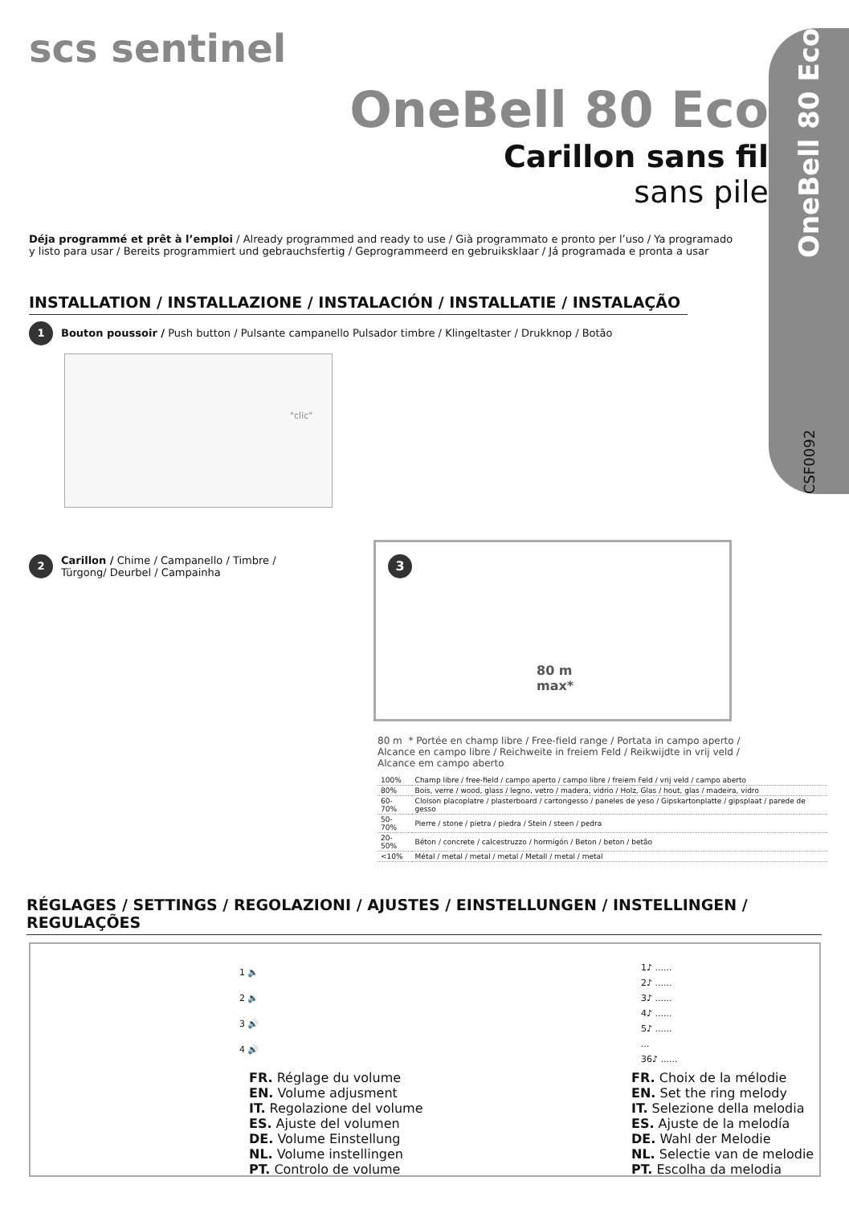scs sentinel
OneBell 80 Eco
Carillon sans fil
sans pile
CSF0092 OneBell 80 Eco
Déja programmé et prêt à l’emploi / Already programmed and ready to use / Già programmato e pronto per l’uso / Ya programado y listo para usar / Bereits programmiert und gebrauchsfertig / Geprogrammeerd en gebruiksklaar / Já programada e pronta a usar
INSTALLATION / INSTALLAZIONE / INSTALACIÓN / INSTALLATIE / INSTALAÇÃO
1 Bouton poussoir / Push button / Pulsante campanello Pulsador timbre / Klingeltaster / Drukknop / Botão
"clic"
2
Carillon / Chime / Campanello / Timbre /
Türgong/ Deurbel / Campainha
3
80 m
max*
80 m * Portée en champ libre / Free-field range / Portata in campo aperto /
Alcance en campo libre / Reichweite in freiem Feld / Reikwijdte in vrij veld /
Alcance em campo aberto
| 100% | Champ libre / free-field / campo aperto / campo libre / freiem Feld / vrij veld / campo aberto |
| 80% | Bois, verre / wood, glass / legno, vetro / madera, vidrio / Holz, Glas / hout, glas / madeira, vidro |
| 60-70% | Cloison placoplatre / plasterboard / cartongesso / paneles de yeso / Gipskartonplatte / gipsplaat / parede de gesso |
| 50-70% | Pierre / stone / pietra / piedra / Stein / steen / pedra |
| 20-50% | Béton / concrete / calcestruzzo / hormigón / Beton / beton / betão |
| <10% | Métal / metal / metal / metal / Metall / metal / metal |
RÉGLAGES / SETTINGS / REGOLAZIONI / AJUSTES / EINSTELLUNGEN / INSTELLINGEN / REGULAÇÕES
1 🔈
2 🔉
3 🔊
4 🔊
FR. Réglage du volume
EN. Volume adjusment
IT. Regolazione del volume
ES. Ajuste del volumen
DE. Volume Einstellung
NL. Volume instellingen
PT. Controlo de volume
1♪ ......
2♪ ......
3♪ ......
4♪ ......
5♪ ......
...
36♪ ......
FR. Choix de la mélodie
EN. Set the ring melody
IT. Selezione della melodia
ES. Ajuste de la melodía
DE. Wahl der Melodie
NL. Selectie van de melodie
PT. Escolha da melodia